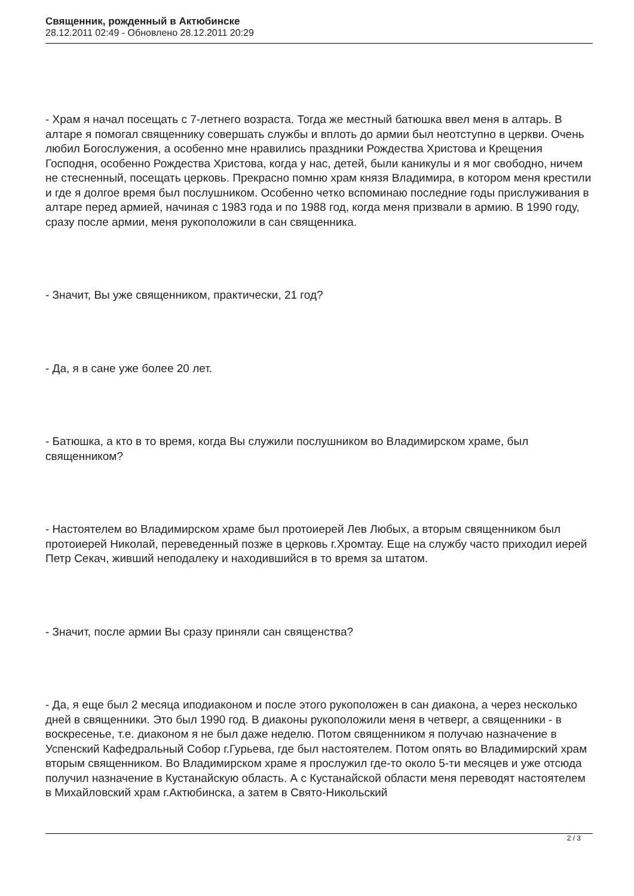Священник, рожденный в Актюбинске
28.12.2011 02:49 - Обновлено 28.12.2011 20:29
- Храм я начал посещать с 7-летнего возраста. Тогда же местный батюшка ввел меня в алтарь. В алтаре я помогал священнику совершать службы и вплоть до армии был неотступно в церкви. Очень любил Богослужения, а особенно мне нравились праздники Рождества Христова и Крещения Господня, особенно Рождества Христова, когда у нас, детей, были каникулы и я мог свободно, ничем не стесненный, посещать церковь. Прекрасно помню храм князя Владимира, в котором меня крестили и где я долгое время был послушником. Особенно четко вспоминаю последние годы прислуживания в алтаре перед армией, начиная с 1983 года и по 1988 год, когда меня призвали в армию. В 1990 году, сразу после армии, меня рукоположили в сан священника.
- Значит, Вы уже священником, практически, 21 год?
- Да, я в сане уже более 20 лет.
- Батюшка, а кто в то время, когда Вы служили послушником во Владимирском храме, был священником?
- Настоятелем во Владимирском храме был протоиерей Лев Любых, а вторым священником был протоиерей Николай, переведенный позже в церковь г.Хромтау. Еще на службу часто приходил иерей Петр Секач, живший неподалеку и находившийся в то время за штатом.
- Значит, после армии Вы сразу приняли сан священства?
- Да, я еще был 2 месяца иподиаконом и после этого рукоположен в сан диакона, а через несколько дней в священники. Это был 1990 год. В диаконы рукоположили меня в четверг, а священники - в воскресенье, т.е. диаконом я не был даже неделю. Потом священником я получаю назначение в Успенский Кафедральный Собор г.Гурьева, где был настоятелем. Потом опять во Владимирский храм вторым священником. Во Владимирском храме я прослужил где-то около 5-ти месяцев и уже отсюда получил назначение в Кустанайскую область. А с Кустанайской области меня переводят настоятелем в Михайловский храм г.Актюбинска, а затем в Свято-Никольский
2 / 3